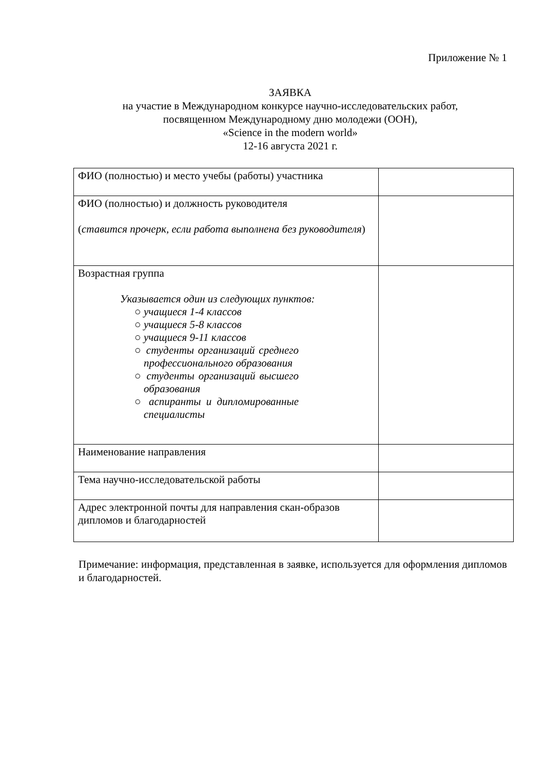Приложение № 1
ЗАЯВКА
на участие в Международном конкурсе научно-исследовательских работ,
посвященном Международному дню молодежи (ООН),
«Science in the modern world»
12-16 августа 2021 г.
| ФИО (полностью) и место учебы (работы) участника | |
| ФИО (полностью) и должность руководителя ( ставится прочерк, если работа выполнена без руководителя ) | |
| Возрастная группа Указывается один из следующих пунктов: ○ учащиеся 1-4 классов ○ учащиеся 5-8 классов ○ учащиеся 9-11 классов ○ студенты организаций среднего профессионального образования ○ студенты организаций высшего образования ○ аспиранты и дипломированные специалисты | |
| Наименование направления | |
| Тема научно-исследовательской работы | |
| Адрес электронной почты для направления скан-образов дипломов и благодарностей | |
Примечание: информация, представленная в заявке, используется для оформления дипломов и благодарностей.